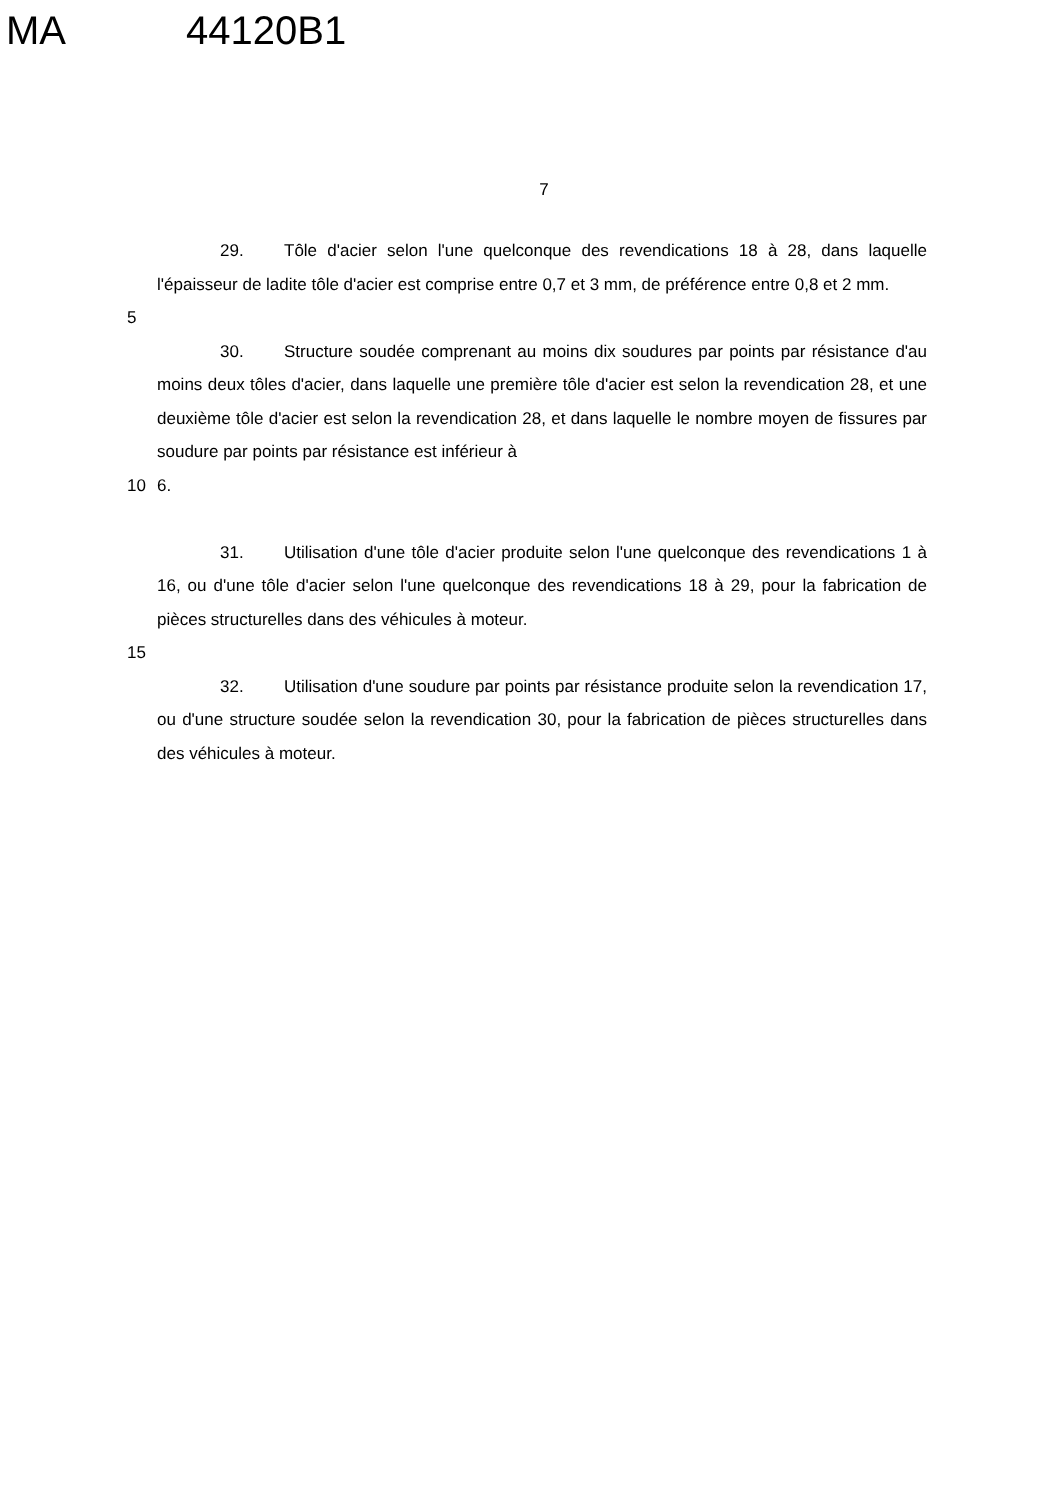MA 44120B1
7
29. Tôle d'acier selon l'une quelconque des revendications 18 à 28, dans laquelle l'épaisseur de ladite tôle d'acier est comprise entre 0,7 et 3 mm, de préférence entre 0,8 et 2 mm.
5
30. Structure soudée comprenant au moins dix soudures par points par résistance d'au moins deux tôles d'acier, dans laquelle une première tôle d'acier est selon la revendication 28, et une deuxième tôle d'acier est selon la revendication 28, et dans laquelle le nombre moyen de fissures par soudure par points par résistance est inférieur à
10 6.
31. Utilisation d'une tôle d'acier produite selon l'une quelconque des revendications 1 à 16, ou d'une tôle d'acier selon l'une quelconque des revendications 18 à 29, pour la fabrication de pièces structurelles dans des véhicules à moteur.
15
32. Utilisation d'une soudure par points par résistance produite selon la revendication 17, ou d'une structure soudée selon la revendication 30, pour la fabrication de pièces structurelles dans des véhicules à moteur.